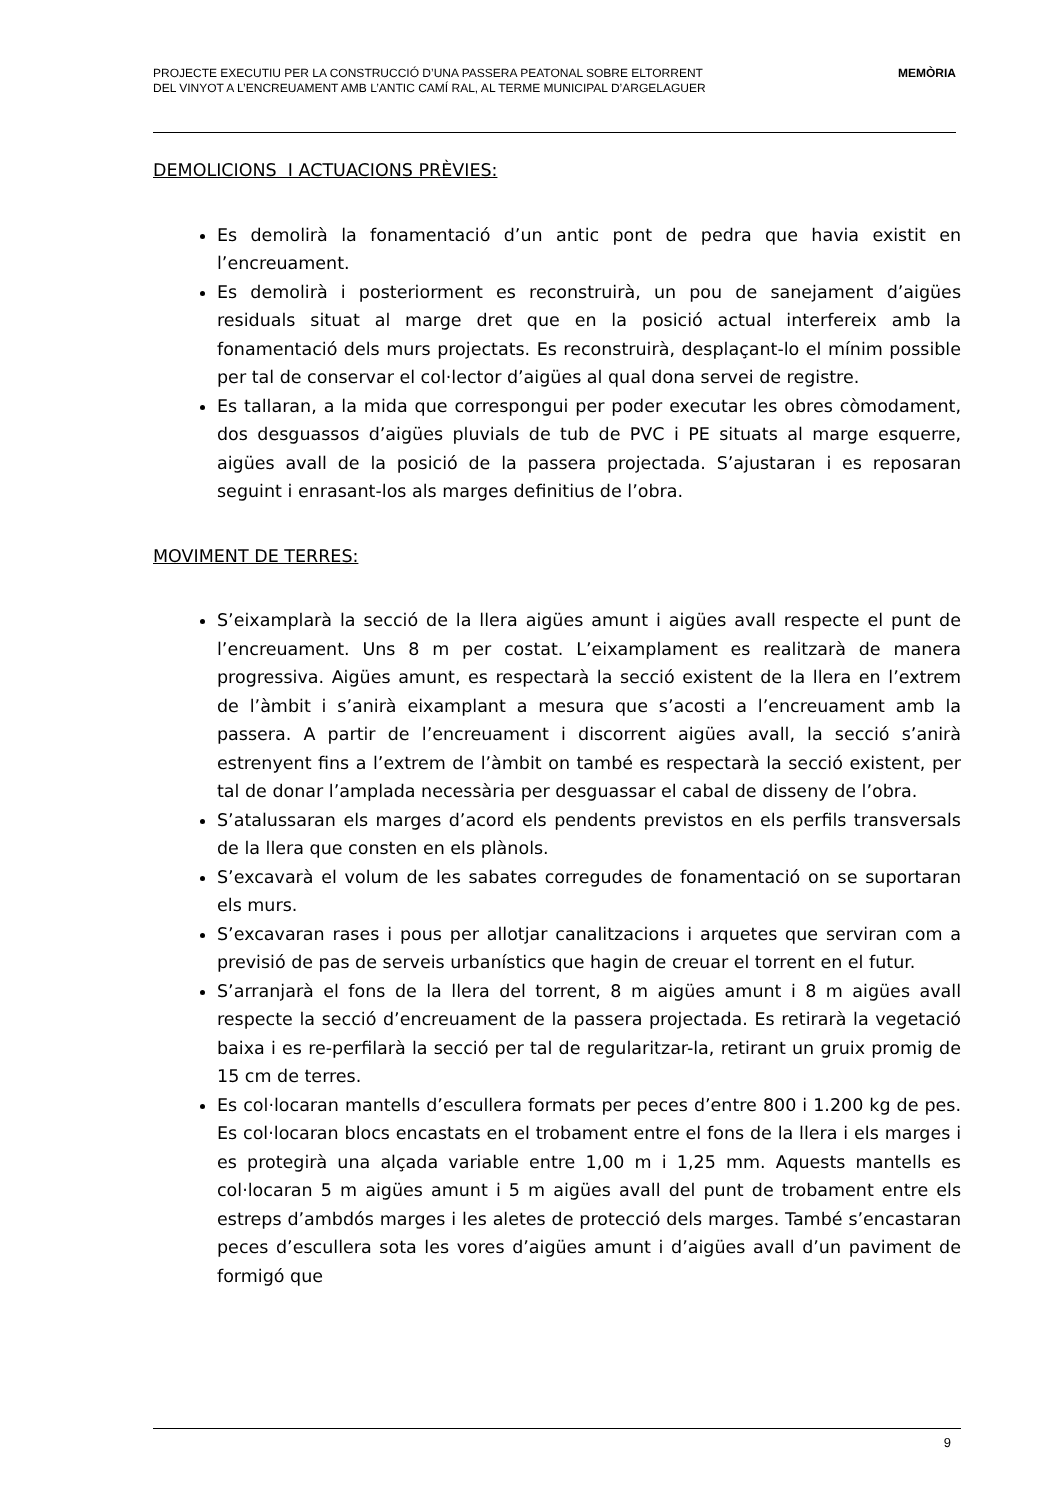PROJECTE EXECUTIU PER LA CONSTRUCCIÓ D’UNA PASSERA PEATONAL SOBRE ELTORRENT
DEL VINYOT A L’ENCREUAMENT AMB L’ANTIC CAMÍ RAL, AL TERME MUNICIPAL D’ARGELAGUER
MEMÒRIA
DEMOLICIONS I ACTUACIONS PRÈVIES:
Es demolirà la fonamentació d’un antic pont de pedra que havia existit en l’encreuament.
Es demolirà i posteriorment es reconstruirà, un pou de sanejament d’aigües residuals situat al marge dret que en la posició actual interfereix amb la fonamentació dels murs projectats. Es reconstruirà, desplaçant-lo el mínim possible per tal de conservar el col·lector d’aigües al qual dona servei de registre.
Es tallaran, a la mida que correspongui per poder executar les obres còmodament, dos desguassos d’aigües pluvials de tub de PVC i PE situats al marge esquerre, aigües avall de la posició de la passera projectada. S’ajustaran i es reposaran seguint i enrasant-los als marges definitius de l’obra.
MOVIMENT DE TERRES:
S’eixamplarà la secció de la llera aigües amunt i aigües avall respecte el punt de l’encreuament. Uns 8 m per costat. L’eixamplament es realitzarà de manera progressiva. Aigües amunt, es respectarà la secció existent de la llera en l’extrem de l’àmbit i s’anirà eixamplant a mesura que s’acosti a l’encreuament amb la passera. A partir de l’encreuament i discorrent aigües avall, la secció s’anirà estrenyent fins a l’extrem de l’àmbit on també es respectarà la secció existent, per tal de donar l’amplada necessària per desguassar el cabal de disseny de l’obra.
S’atalussaran els marges d’acord els pendents previstos en els perfils transversals de la llera que consten en els plànols.
S’excavarà el volum de les sabates corregudes de fonamentació on se suportaran els murs.
S’excavaran rases i pous per allotjar canalitzacions i arquetes que serviran com a previsió de pas de serveis urbanístics que hagin de creuar el torrent en el futur.
S’arranjarà el fons de la llera del torrent, 8 m aigües amunt i 8 m aigües avall respecte la secció d’encreuament de la passera projectada. Es retirarà la vegetació baixa i es re-perfilarà la secció per tal de regularitzar-la, retirant un gruix promig de 15 cm de terres.
Es col·locaran mantells d’escullera formats per peces d’entre 800 i 1.200 kg de pes. Es col·locaran blocs encastats en el trobament entre el fons de la llera i els marges i es protegirà una alçada variable entre 1,00 m i 1,25 mm. Aquests mantells es col·locaran 5 m aigües amunt i 5 m aigües avall del punt de trobament entre els estreps d’ambdós marges i les aletes de protecció dels marges. També s’encastaran peces d’escullera sota les vores d’aigües amunt i d’aigües avall d’un paviment de formigó que
9